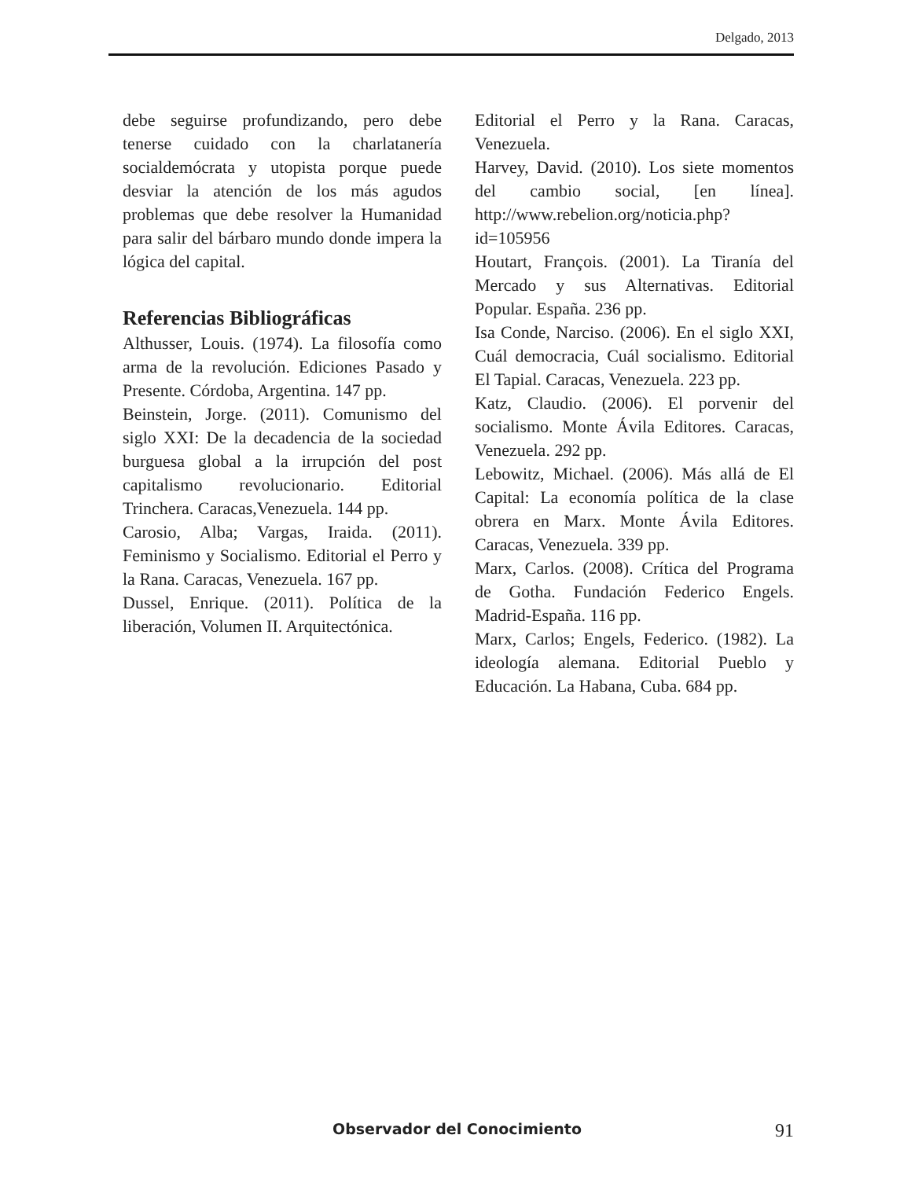Delgado, 2013
debe seguirse profundizando, pero debe tenerse cuidado con la charlatanería socialdemócrata y utopista porque puede desviar la atención de los más agudos problemas que debe resolver la Humanidad para salir del bárbaro mundo donde impera la lógica del capital.
Referencias Bibliográficas
Althusser, Louis. (1974). La filosofía como arma de la revolución. Ediciones Pasado y Presente. Córdoba, Argentina. 147 pp.
Beinstein, Jorge. (2011). Comunismo del siglo XXI: De la decadencia de la sociedad burguesa global a la irrupción del post capitalismo revolucionario. Editorial Trinchera. Caracas,Venezuela. 144 pp.
Carosio, Alba; Vargas, Iraida. (2011). Feminismo y Socialismo. Editorial el Perro y la Rana. Caracas, Venezuela. 167 pp.
Dussel, Enrique. (2011). Política de la liberación, Volumen II. Arquitectónica.
Editorial el Perro y la Rana. Caracas, Venezuela.
Harvey, David. (2010). Los siete momentos del cambio social, [en línea]. http://www.rebelion.org/noticia.php?id=105956
Houtart, François. (2001). La Tiranía del Mercado y sus Alternativas. Editorial Popular. España. 236 pp.
Isa Conde, Narciso. (2006). En el siglo XXI, Cuál democracia, Cuál socialismo. Editorial El Tapial. Caracas, Venezuela. 223 pp.
Katz, Claudio. (2006). El porvenir del socialismo. Monte Ávila Editores. Caracas, Venezuela. 292 pp.
Lebowitz, Michael. (2006). Más allá de El Capital: La economía política de la clase obrera en Marx. Monte Ávila Editores. Caracas, Venezuela. 339 pp.
Marx, Carlos. (2008). Crítica del Programa de Gotha. Fundación Federico Engels. Madrid-España. 116 pp.
Marx, Carlos; Engels, Federico. (1982). La ideología alemana. Editorial Pueblo y Educación. La Habana, Cuba. 684 pp.
Observador del Conocimiento 91